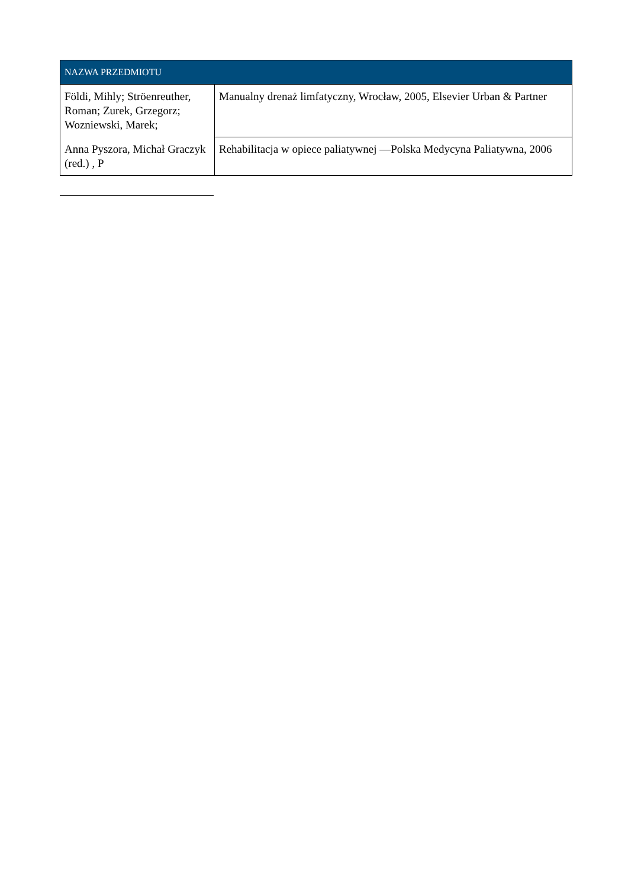| NAZWA PRZEDMIOTU | |
| --- | --- |
| Földi, Mihly; Ströenreuther, Roman; Zurek, Grzegorz; Wozniewski, Marek; | Manualny drenaż limfatyczny, Wrocław, 2005, Elsevier Urban & Partner |
| Anna Pyszora, Michał Graczyk (red.) , P | Rehabilitacja w opiece paliatywnej —Polska Medycyna Paliatywna, 2006 |